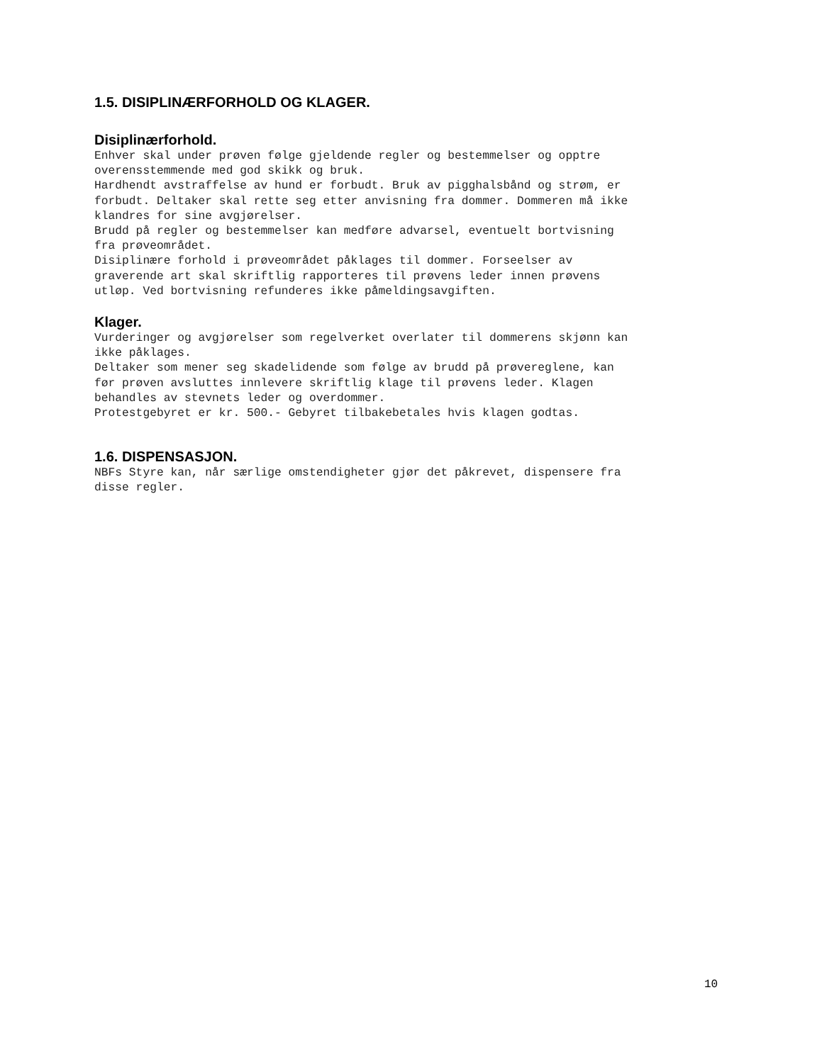1.5. DISIPLINÆRFORHOLD OG KLAGER.
Disiplinærforhold.
Enhver skal under prøven følge gjeldende regler og bestemmelser og opptre overensstemmende med god skikk og bruk. Hardhendt avstraffelse av hund er forbudt. Bruk av pigghalsbånd og strøm, er forbudt. Deltaker skal rette seg etter anvisning fra dommer. Dommeren må ikke klandres for sine avgjørelser. Brudd på regler og bestemmelser kan medføre advarsel, eventuelt bortvisning fra prøveområdet. Disiplinære forhold i prøveområdet påklages til dommer. Forseelser av graverende art skal skriftlig rapporteres til prøvens leder innen prøvens utløp. Ved bortvisning refunderes ikke påmeldingsavgiften.
Klager.
Vurderinger og avgjørelser som regelverket overlater til dommerens skjønn kan ikke påklages. Deltaker som mener seg skadelidende som følge av brudd på prøvereglene, kan før prøven avsluttes innlevere skriftlig klage til prøvens leder. Klagen behandles av stevnets leder og overdommer. Protestgebyret er kr. 500.- Gebyret tilbakebetales hvis klagen godtas.
1.6. DISPENSASJON.
NBFs Styre kan, når særlige omstendigheter gjør det påkrevet, dispensere fra disse regler.
10